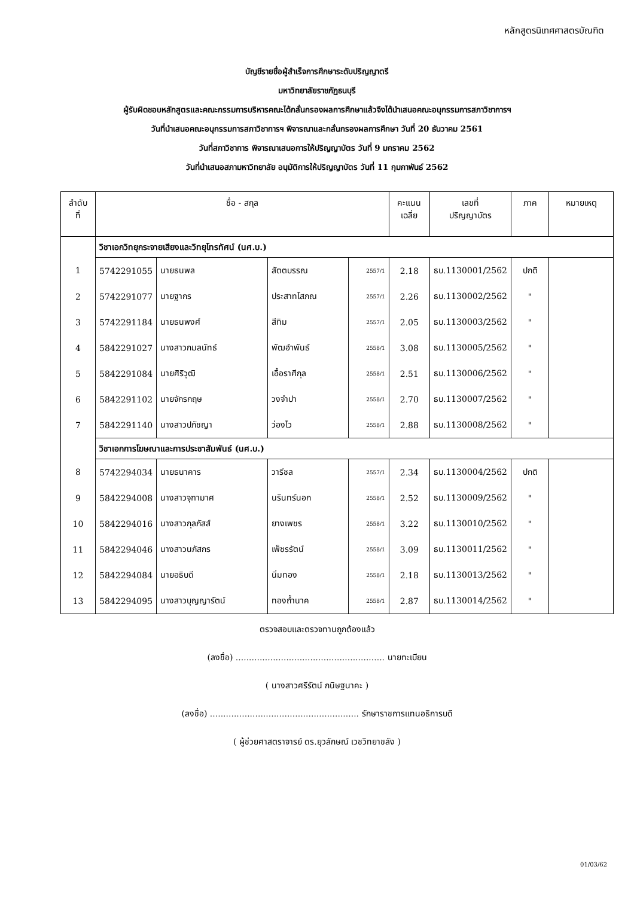หลักสูตรนิเทศศาสตรบัณฑิต
บัญชีรายชื่อผู้สำเร็จการศึกษาระดับปริญญาตรี
มหาวิทยาลัยราชภัฏธนบุรี
ผู้รับผิดชอบหลักสูตรและคณะกรรมการบริหารคณะได้กลั่นกรองผลการศึกษาแล้วจึงได้นำเสนอคณะอนุกรรมการสภาวิชาการฯ
วันที่นำเสนอคณะอนุกรรมการสภาวิชาการฯ พิจารณาและกลั่นกรองผลการศึกษา วันที่ 20 ธันวาคม 2561
วันที่สภาวิชาการ พิจารณาเสนอการให้ปริญญาบัตร วันที่ 9 มกราคม 2562
วันที่นำเสนอสภามหาวิทยาลัย อนุมัติการให้ปริญญาบัตร วันที่ 11 กุมภาพันธ์ 2562
| ลำดับ ที่ | ชื่อ - สกุล | | | | คะแนน เฉลี่ย | เลขที่ ปริญญาบัตร | ภาค | หมายเหตุ |
| --- | --- | --- | --- | --- | --- | --- | --- | --- |
| | วิชาเอกวิทยุกระจายเสียงและวิทยุโทรทัศน์ (นศ.บ.) | | | | | | | |
| 1 | 5742291055 | นายธนพล | สัตตบรรณ | 2557/1 | 2.18 | ธบ.1130001/2562 | ปกติ | |
| 2 | 5742291077 | นายฐากร | ประสาทโสภณ | 2557/1 | 2.26 | ธบ.1130002/2562 | " | |
| 3 | 5742291184 | นายธนพงศ์ | สีทิม | 2557/1 | 2.05 | ธบ.1130003/2562 | " | |
| 4 | 5842291027 | นางสาวกมลนัทธ์ | พัฒอำพันธ์ | 2558/1 | 3.08 | ธบ.1130005/2562 | " | |
| 5 | 5842291084 | นายศิริวุฒิ | เอื้อราศีกุล | 2558/1 | 2.51 | ธบ.1130006/2562 | " | |
| 6 | 5842291102 | นายจักรกฤษ | วงจำปา | 2558/1 | 2.70 | ธบ.1130007/2562 | " | |
| 7 | 5842291140 | นางสาวปภัชญา | ว่องไว | 2558/1 | 2.88 | ธบ.1130008/2562 | " | |
| | วิชาเอกการโฆษณาและการประชาสัมพันธ์ (นศ.บ.) | | | | | | | |
| 8 | 5742294034 | นายธนาคาร | วารีชล | 2557/1 | 2.34 | ธบ.1130004/2562 | ปกติ | |
| 9 | 5842294008 | นางสาวจุฑามาศ | นรินทร์นอก | 2558/1 | 2.52 | ธบ.1130009/2562 | " | |
| 10 | 5842294016 | นางสาวกุลภัสส์ | ยางเพชร | 2558/1 | 3.22 | ธบ.1130010/2562 | " | |
| 11 | 5842294046 | นางสาวนภัสกร | เพ็ชรรัตน์ | 2558/1 | 3.09 | ธบ.1130011/2562 | " | |
| 12 | 5842294084 | นายอธิบดี | นิ่มทอง | 2558/1 | 2.18 | ธบ.1130013/2562 | " | |
| 13 | 5842294095 | นางสาวบุญญารัตน์ | ทองถ้ำนาค | 2558/1 | 2.87 | ธบ.1130014/2562 | " | |
ตรวจสอบและตรวจทานถูกต้องแล้ว
(ลงชื่อ) ........................................................ นายทะเบียน
( นางสาวศรีรัตน์ กนิษฐนาคะ )
(ลงชื่อ) ........................................................ รักษาราชการแทนอธิการบดี
( ผู้ช่วยศาสตราจารย์ ดร.ยุวลักษณ์ เวชวิทยาขลัง )
01/03/62